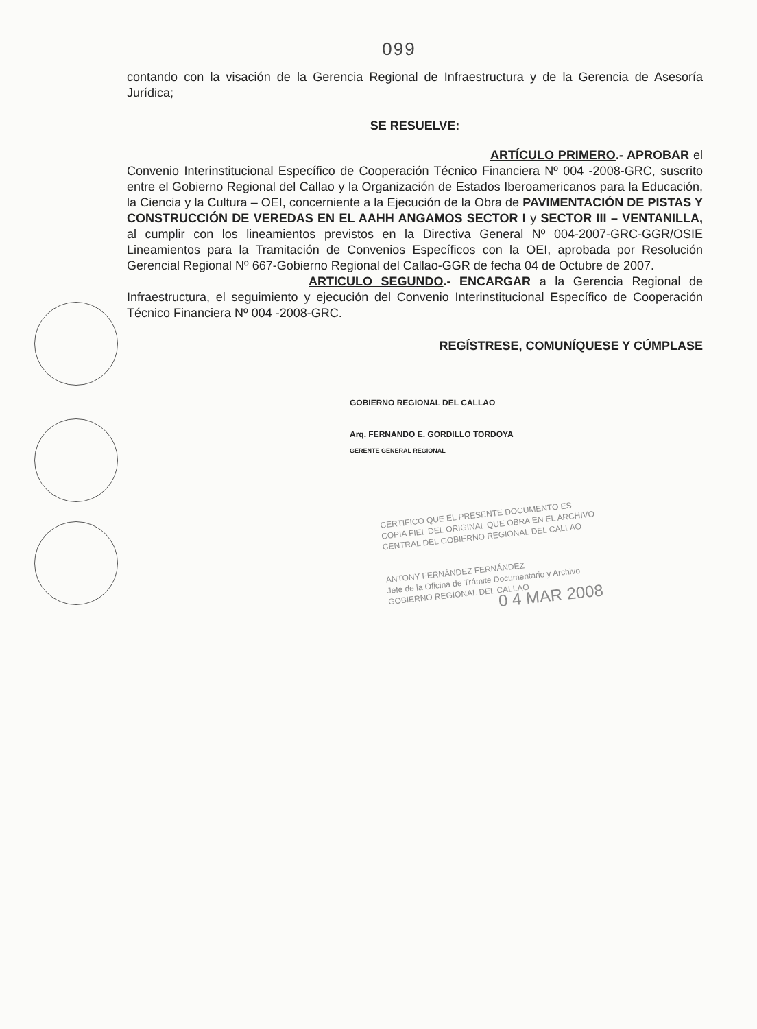099
contando con la visación de la Gerencia Regional de Infraestructura y de la Gerencia de Asesoría Jurídica;
SE RESUELVE:
ARTÍCULO PRIMERO.- APROBAR el Convenio Interinstitucional Específico de Cooperación Técnico Financiera Nº 004 -2008-GRC, suscrito entre el Gobierno Regional del Callao y la Organización de Estados Iberoamericanos para la Educación, la Ciencia y la Cultura – OEI, concerniente a la Ejecución de la Obra de PAVIMENTACIÓN DE PISTAS Y CONSTRUCCIÓN DE VEREDAS EN EL AAHH ANGAMOS SECTOR I y SECTOR III – VENTANILLA, al cumplir con los lineamientos previstos en la Directiva General Nº 004-2007-GRC-GGR/OSIE Lineamientos para la Tramitación de Convenios Específicos con la OEI, aprobada por Resolución Gerencial Regional Nº 667-Gobierno Regional del Callao-GGR de fecha 04 de Octubre de 2007.
ARTICULO SEGUNDO.- ENCARGAR a la Gerencia Regional de Infraestructura, el seguimiento y ejecución del Convenio Interinstitucional Específico de Cooperación Técnico Financiera Nº 004 -2008-GRC.
REGÍSTRESE, COMUNÍQUESE Y CÚMPLASE
GOBIERNO REGIONAL DEL CALLAO
Arq. FERNANDO E. GORDILLO TORDOYA
GERENTE GENERAL REGIONAL
CERTIFICO QUE EL PRESENTE DOCUMENTO ES
COPIA FIEL DEL ORIGINAL QUE OBRA EN EL ARCHIVO
CENTRAL DEL GOBIERNO REGIONAL DEL CALLAO
ANTONY FERNÁNDEZ FERNÁNDEZ
Jefe de la Oficina de Trámite Documentario y Archivo
GOBIERNO REGIONAL DEL CALLAO
0 4 MAR 2008